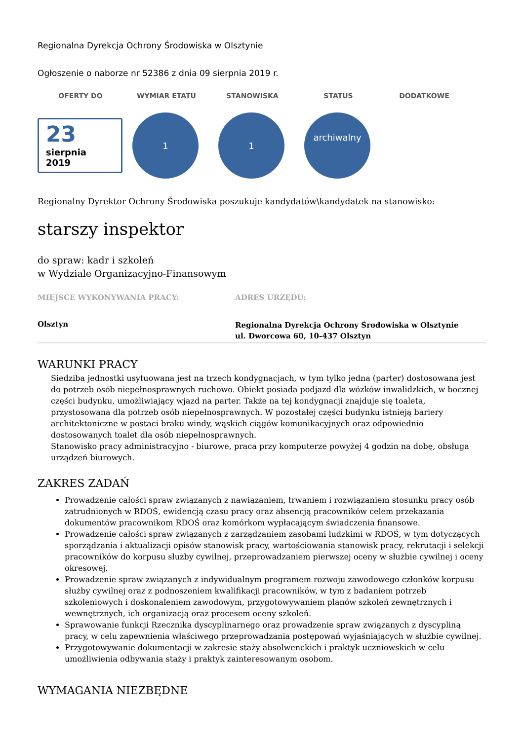Regionalna Dyrekcja Ochrony Środowiska w Olsztynie
Ogłoszenie o naborze nr 52386 z dnia 09 sierpnia 2019 r.
OFERTY DO WYMIAR ETATU STANOWISKA STATUS DODATKOWE
23
sierpnia
2019
1 1
archiwalny
Regionalny Dyrektor Ochrony Środowiska poszukuje kandydatów\kandydatek na stanowisko:
starszy inspektor
do spraw: kadr i szkoleń
w Wydziale Organizacyjno-Finansowym
MIEJSCE WYKONYWANIA PRACY:
Olsztyn
ADRES URZĘDU:
Regionalna Dyrekcja Ochrony Środowiska w Olsztynie
ul. Dworcowa 60, 10-437 Olsztyn
WARUNKI PRACY
Siedziba jednostki usytuowana jest na trzech kondygnacjach, w tym tylko jedna (parter) dostosowana jest do potrzeb osób niepełnosprawnych ruchowo. Obiekt posiada podjazd dla wózków inwalidzkich, w bocznej części budynku, umożliwiający wjazd na parter. Także na tej kondygnacji znajduje się toaleta, przystosowana dla potrzeb osób niepełnosprawnych. W pozostałej części budynku istnieją bariery architektoniczne w postaci braku windy, wąskich ciągów komunikacyjnych oraz odpowiednio dostosowanych toalet dla osób niepełnosprawnych.
Stanowisko pracy administracyjno - biurowe, praca przy komputerze powyżej 4 godzin na dobę, obsługa urządzeń biurowych.
ZAKRES ZADAŃ
Prowadzenie całości spraw związanych z nawiązaniem, trwaniem i rozwiązaniem stosunku pracy osób zatrudnionych w RDOŚ, ewidencją czasu pracy oraz absencją pracowników celem przekazania dokumentów pracownikom RDOŚ oraz komórkom wypłacającym świadczenia finansowe.
Prowadzenie całości spraw związanych z zarządzaniem zasobami ludzkimi w RDOŚ, w tym dotyczących sporządzania i aktualizacji opisów stanowisk pracy, wartościowania stanowisk pracy, rekrutacji i selekcji pracowników do korpusu służby cywilnej, przeprowadzaniem pierwszej oceny w służbie cywilnej i oceny okresowej.
Prowadzenie spraw związanych z indywidualnym programem rozwoju zawodowego członków korpusu służby cywilnej oraz z podnoszeniem kwalifikacji pracowników, w tym z badaniem potrzeb szkoleniowych i doskonaleniem zawodowym, przygotowywaniem planów szkoleń zewnętrznych i wewnętrznych, ich organizacją oraz procesem oceny szkoleń.
Sprawowanie funkcji Rzecznika dyscyplinarnego oraz prowadzenie spraw związanych z dyscypliną pracy, w celu zapewnienia właściwego przeprowadzania postępowań wyjaśniających w służbie cywilnej.
Przygotowywanie dokumentacji w zakresie staży absolwenckich i praktyk uczniowskich w celu umożliwienia odbywania staży i praktyk zainteresowanym osobom.
WYMAGANIA NIEZBĘDNE